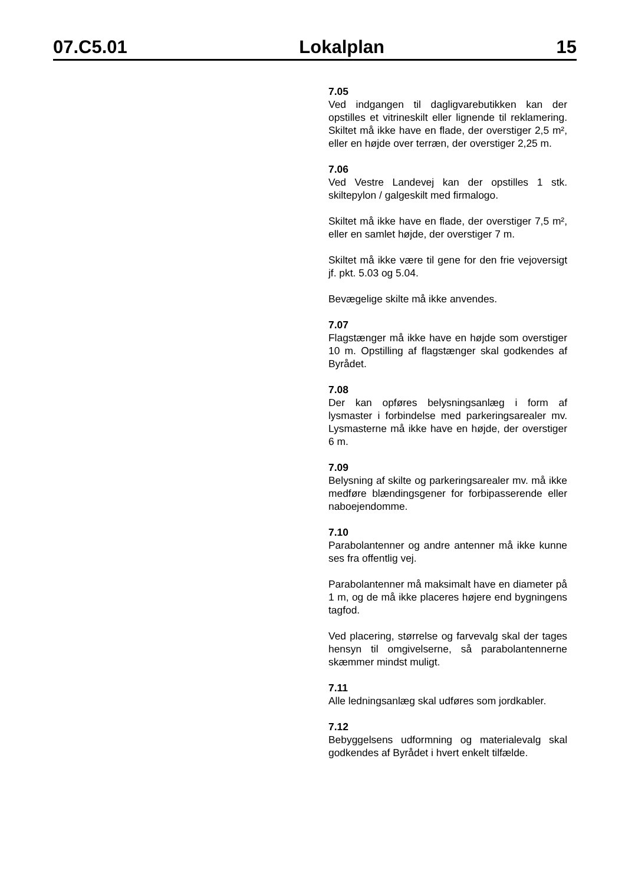07.C5.01 Lokalplan 15
7.05
Ved indgangen til dagligvarebutikken kan der opstilles et vitrineskilt eller lignende til reklamering. Skiltet må ikke have en flade, der overstiger 2,5 m², eller en højde over terræn, der overstiger 2,25 m.
7.06
Ved Vestre Landevej kan der opstilles 1 stk. skiltepylon / galgeskilt med firmalogo.
Skiltet må ikke have en flade, der overstiger 7,5 m², eller en samlet højde, der overstiger 7 m.
Skiltet må ikke være til gene for den frie vejoversigt jf. pkt. 5.03 og 5.04.
Bevægelige skilte må ikke anvendes.
7.07
Flagstænger må ikke have en højde som overstiger 10 m. Opstilling af flagstænger skal godkendes af Byrådet.
7.08
Der kan opføres belysningsanlæg i form af lysmaster i forbindelse med parkeringsarealer mv. Lysmasterne må ikke have en højde, der overstiger 6 m.
7.09
Belysning af skilte og parkeringsarealer mv. må ikke medføre blændingsgener for forbipasserende eller naboejendomme.
7.10
Parabolantenner og andre antenner må ikke kunne ses fra offentlig vej.
Parabolantenner må maksimalt have en diameter på 1 m, og de må ikke placeres højere end bygningens tagfod.
Ved placering, størrelse og farvevalg skal der tages hensyn til omgivelserne, så parabolantennerne skæmmer mindst muligt.
7.11
Alle ledningsanlæg skal udføres som jordkabler.
7.12
Bebyggelsens udformning og materialevalg skal godkendes af Byrådet i hvert enkelt tilfælde.